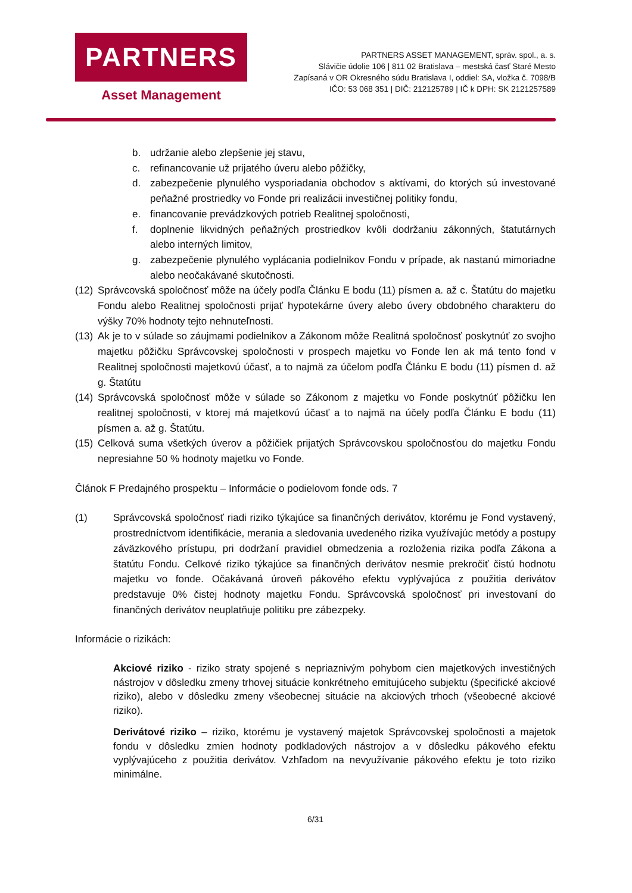PARTNERS
Asset Management
PARTNERS ASSET MANAGEMENT, správ. spol., a. s.
Slávičie údolie 106 | 811 02 Bratislava – mestská časť Staré Mesto
Zapísaná v OR Okresného súdu Bratislava I, oddiel: SA, vložka č. 7098/B
IČO: 53 068 351 | DIČ: 212125789 | IČ k DPH: SK 2121257589
b. udržanie alebo zlepšenie jej stavu,
c. refinancovanie už prijatého úveru alebo pôžičky,
d. zabezpečenie plynulého vysporiadania obchodov s aktívami, do ktorých sú investované peňažné prostriedky vo Fonde pri realizácii investičnej politiky fondu,
e. financovanie prevádzkových potrieb Realitnej spoločnosti,
f. doplnenie likvidných peňažných prostriedkov kvôli dodržaniu zákonných, štatutárnych alebo interných limitov,
g. zabezpečenie plynulého vyplácania podielnikov Fondu v prípade, ak nastanú mimoriadne alebo neočakávané skutočnosti.
(12) Správcovská spoločnosť môže na účely podľa Článku E bodu (11) písmen a. až c. Štatútu do majetku Fondu alebo Realitnej spoločnosti prijať hypotekárne úvery alebo úvery obdobného charakteru do výšky 70% hodnoty tejto nehnuteľnosti.
(13) Ak je to v súlade so záujmami podielnikov a Zákonom môže Realitná spoločnosť poskytnúť zo svojho majetku pôžičku Správcovskej spoločnosti v prospech majetku vo Fonde len ak má tento fond v Realitnej spoločnosti majetkovú účasť, a to najmä za účelom podľa Článku E bodu (11) písmen d. až g. Štatútu
(14) Správcovská spoločnosť môže v súlade so Zákonom z majetku vo Fonde poskytnúť pôžičku len realitnej spoločnosti, v ktorej má majetkovú účasť a to najmä na účely podľa Článku E bodu (11) písmen a. až g. Štatútu.
(15) Celková suma všetkých úverov a pôžičiek prijatých Správcovskou spoločnosťou do majetku Fondu nepresiahne 50 % hodnoty majetku vo Fonde.
Článok F Predajného prospektu – Informácie o podielovom fonde ods. 7
(1) Správcovská spoločnosť riadi riziko týkajúce sa finančných derivátov, ktorému je Fond vystavený, prostredníctvom identifikácie, merania a sledovania uvedeného rizika využívajúc metódy a postupy záväzkového prístupu, pri dodržaní pravidiel obmedzenia a rozloženia rizika podľa Zákona a štatútu Fondu. Celkové riziko týkajúce sa finančných derivátov nesmie prekročiť čistú hodnotu majetku vo fonde. Očakávaná úroveň pákového efektu vyplývajúca z použitia derivátov predstavuje 0% čistej hodnoty majetku Fondu. Správcovská spoločnosť pri investovaní do finančných derivátov neuplatňuje politiku pre zábezpeky.
Informácie o rizikách:
Akciové riziko - riziko straty spojené s nepriaznivým pohybom cien majetkových investičných nástrojov v dôsledku zmeny trhovej situácie konkrétneho emitujúceho subjektu (špecifické akciové riziko), alebo v dôsledku zmeny všeobecnej situácie na akciových trhoch (všeobecné akciové riziko).
Derivátové riziko – riziko, ktorému je vystavený majetok Správcovskej spoločnosti a majetok fondu v dôsledku zmien hodnoty podkladových nástrojov a v dôsledku pákového efektu vyplývajúceho z použitia derivátov. Vzhľadom na nevyužívanie pákového efektu je toto riziko minimálne.
6/31